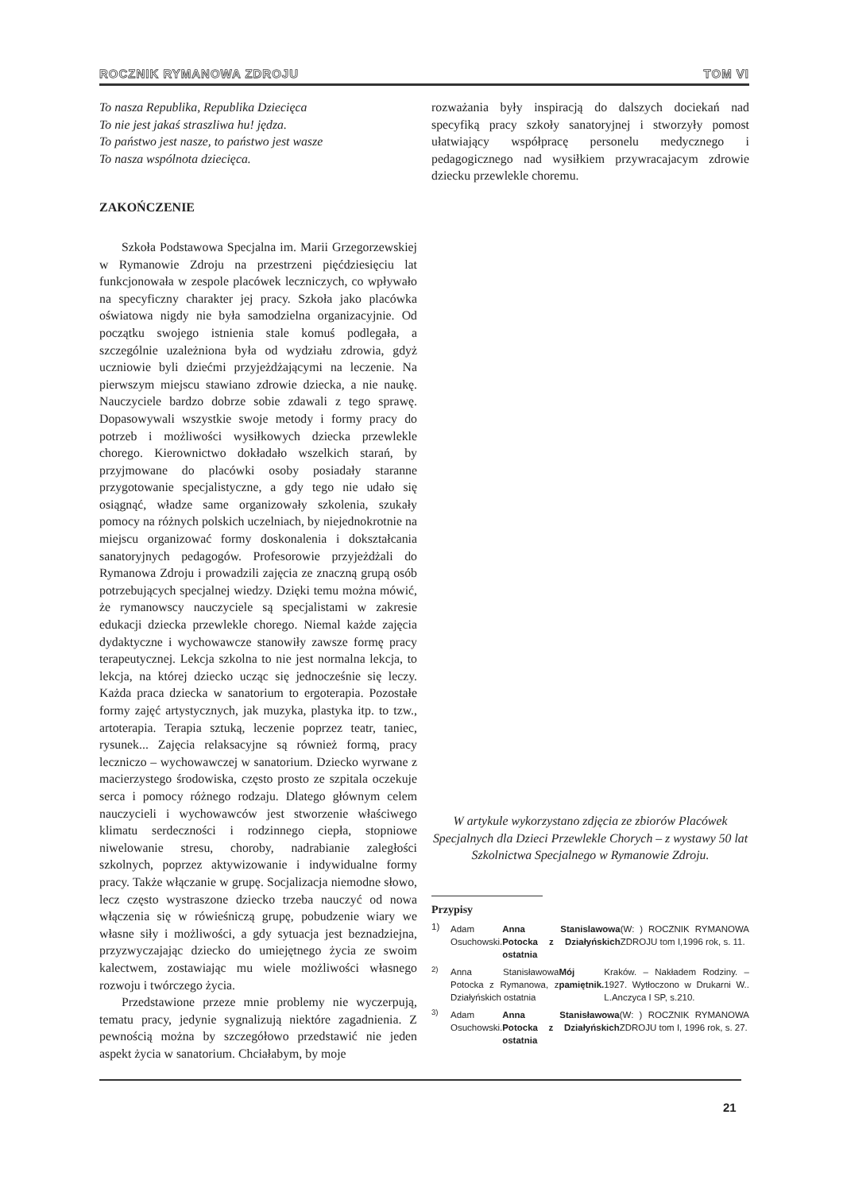ROCZNIK RYMANOWA ZDROJU TOM VI
To nasza Republika, Republika Dziecięca
To nie jest jakaś straszliwa hu! jędza.
To państwo jest nasze, to państwo jest wasze
To nasza wspólnota dziecięca.
ZAKOŃCZENIE
Szkoła Podstawowa Specjalna im. Marii Grzegorzewskiej w Rymanowie Zdroju na przestrzeni pięćdziesięciu lat funkcjonowała w zespole placówek leczniczych, co wpływało na specyficzny charakter jej pracy. Szkoła jako placówka oświatowa nigdy nie była samodzielna organizacyjnie. Od początku swojego istnienia stale komuś podlegała, a szczególnie uzależniona była od wydziału zdrowia, gdyż uczniowie byli dziećmi przyjeżdżającymi na leczenie. Na pierwszym miejscu stawiano zdrowie dziecka, a nie naukę. Nauczyciele bardzo dobrze sobie zdawali z tego sprawę. Dopasowywali wszystkie swoje metody i formy pracy do potrzeb i możliwości wysiłkowych dziecka przewlekle chorego. Kierownictwo dokładało wszelkich starań, by przyjmowane do placówki osoby posiadały staranne przygotowanie specjalistyczne, a gdy tego nie udało się osiągnąć, władze same organizowały szkolenia, szukały pomocy na różnych polskich uczelniach, by niejednokrotnie na miejscu organizować formy doskonalenia i dokształcania sanatoryjnych pedagogów. Profesorowie przyjeżdżali do Rymanowa Zdroju i prowadzili zajęcia ze znaczną grupą osób potrzebujących specjalnej wiedzy. Dzięki temu można mówić, że rymanowscy nauczyciele są specjalistami w zakresie edukacji dziecka przewlekle chorego. Niemal każde zajęcia dydaktyczne i wychowawcze stanowiły zawsze formę pracy terapeutycznej. Lekcja szkolna to nie jest normalna lekcja, to lekcja, na której dziecko ucząc się jednocześnie się leczy. Każda praca dziecka w sanatorium to ergoterapia. Pozostałe formy zajęć artystycznych, jak muzyka, plastyka itp. to tzw., artoterapia. Terapia sztuką, leczenie poprzez teatr, taniec, rysunek... Zajęcia relaksacyjne są również formą, pracy leczniczo – wychowawczej w sanatorium. Dziecko wyrwane z macierzystego środowiska, często prosto ze szpitala oczekuje serca i pomocy różnego rodzaju. Dlatego głównym celem nauczycieli i wychowawców jest stworzenie właściwego klimatu serdeczności i rodzinnego ciepła, stopniowe niwelowanie stresu, choroby, nadrabianie zaległości szkolnych, poprzez aktywizowanie i indywidualne formy pracy. Także włączanie w grupę. Socjalizacja niemodne słowo, lecz często wystraszone dziecko trzeba nauczyć od nowa włączenia się w rówieśniczą grupę, pobudzenie wiary we własne siły i możliwości, a gdy sytuacja jest beznadziejna, przyzwyczajając dziecko do umiejętnego życia ze swoim kalectwem, zostawiając mu wiele możliwości własnego rozwoju i twórczego życia.
Przedstawione przeze mnie problemy nie wyczerpują, tematu pracy, jedynie sygnalizują niektóre zagadnienia. Z pewnością można by szczegółowo przedstawić nie jeden aspekt życia w sanatorium. Chciałabym, by moje
rozważania były inspiracją do dalszych dociekań nad specyfiką pracy szkoły sanatoryjnej i stworzyły pomost ułatwiający współpracę personelu medycznego i pedagogicznego nad wysiłkiem przywracajacym zdrowie dziecku przewlekle choremu.
W artykule wykorzystano zdjęcia ze zbiorów Placówek Specjalnych dla Dzieci Przewlekle Chorych – z wystawy 50 lat Szkolnictwa Specjalnego w Rymanowie Zdroju.
Przypisy
1)
Adam Osuchowski. Anna Stanislawowa Potocka z Działyńskich ostatnia (W: ) ROCZNIK RYMANOWA ZDROJU tom I,1996 rok, s. 11.
<sup>2)</sup>
Anna Stanisławowa Potocka z Rymanowa, z Działyńskich ostatnia Mój pamiętnik. Kraków. – Nakładem Rodziny. – 1927. Wytłoczono w Drukarni W.. L.Anczyca I SP, s.210.
<sup>3)</sup>
Adam Osuchowski. Anna Stanisławowa Potocka z Działyńskich ostatnia (W: ) ROCZNIK RYMANOWA ZDROJU tom I, 1996 rok, s. 27.
21